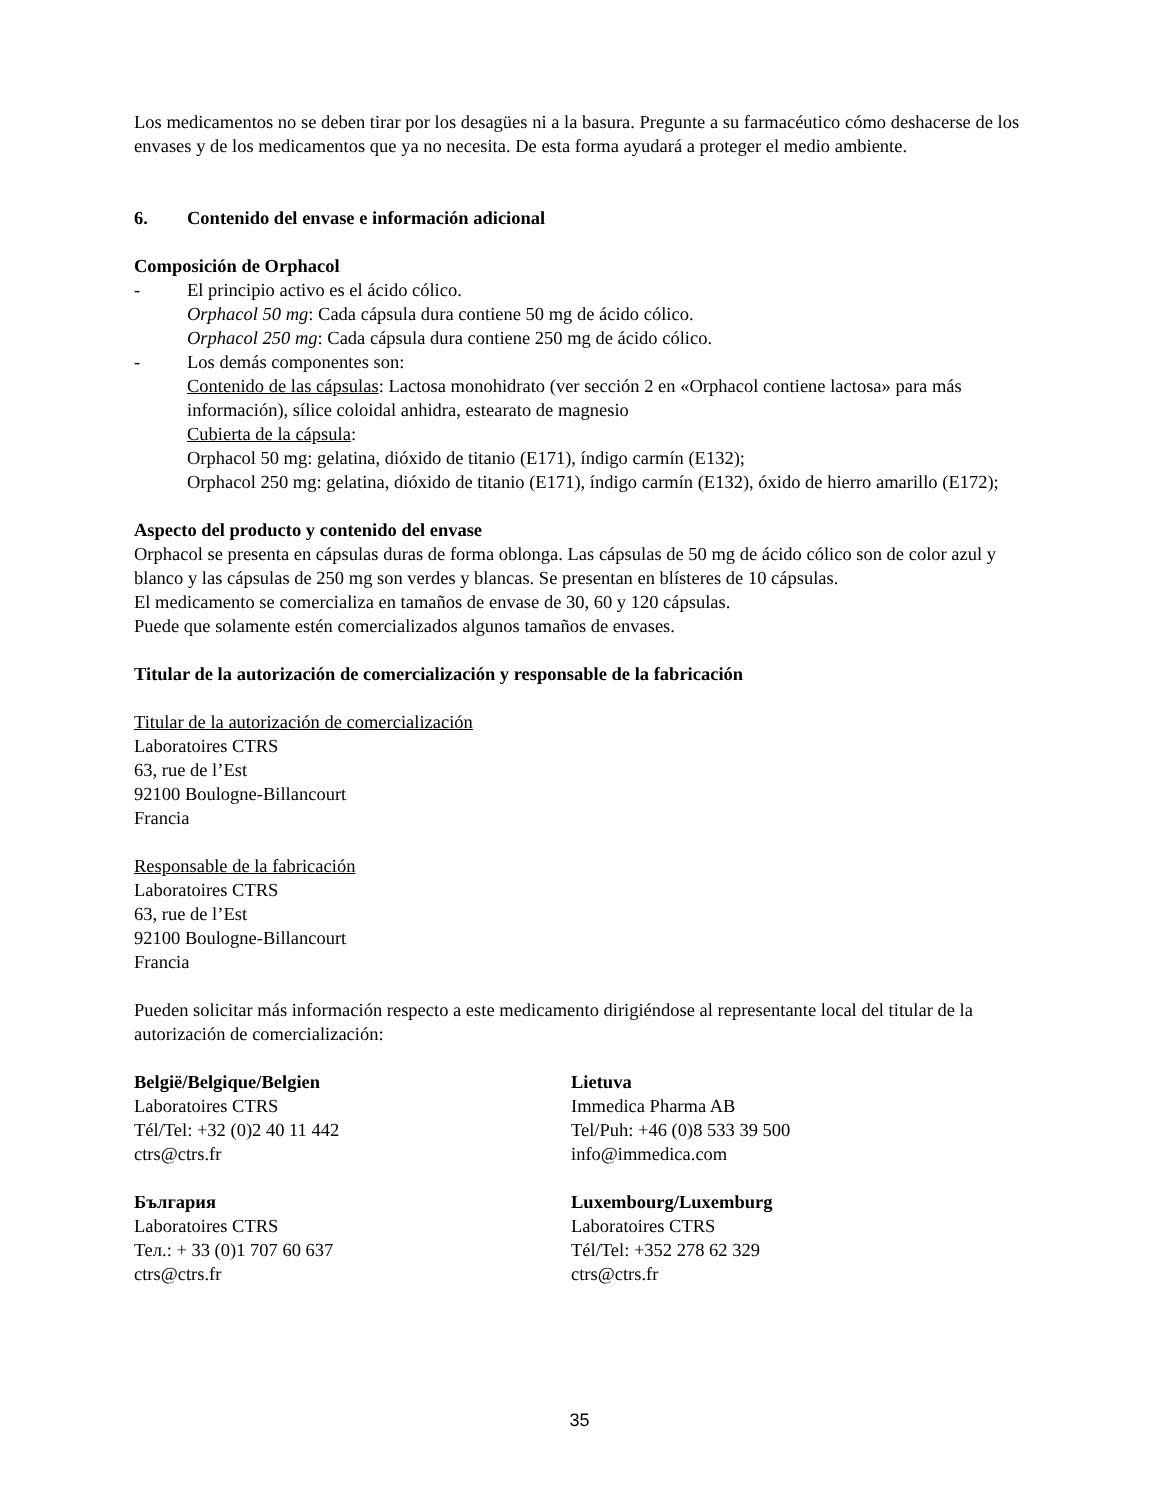Los medicamentos no se deben tirar por los desagües ni a la basura. Pregunte a su farmacéutico cómo deshacerse de los envases y de los medicamentos que ya no necesita. De esta forma ayudará a proteger el medio ambiente.
6. Contenido del envase e información adicional
Composición de Orphacol
- El principio activo es el ácido cólico.
Orphacol 50 mg: Cada cápsula dura contiene 50 mg de ácido cólico.
Orphacol 250 mg: Cada cápsula dura contiene 250 mg de ácido cólico.
- Los demás componentes son:
Contenido de las cápsulas: Lactosa monohidrato (ver sección 2 en «Orphacol contiene lactosa» para más información), sílice coloidal anhidra, estearato de magnesio
Cubierta de la cápsula:
Orphacol 50 mg: gelatina, dióxido de titanio (E171), índigo carmín (E132);
Orphacol 250 mg: gelatina, dióxido de titanio (E171), índigo carmín (E132), óxido de hierro amarillo (E172);
Aspecto del producto y contenido del envase
Orphacol se presenta en cápsulas duras de forma oblonga. Las cápsulas de 50 mg de ácido cólico son de color azul y blanco y las cápsulas de 250 mg son verdes y blancas. Se presentan en blísteres de 10 cápsulas.
El medicamento se comercializa en tamaños de envase de 30, 60 y 120 cápsulas.
Puede que solamente estén comercializados algunos tamaños de envases.
Titular de la autorización de comercialización y responsable de la fabricación
Titular de la autorización de comercialización
Laboratoires CTRS
63, rue de l’Est
92100 Boulogne-Billancourt
Francia
Responsable de la fabricación
Laboratoires CTRS
63, rue de l’Est
92100 Boulogne-Billancourt
Francia
Pueden solicitar más información respecto a este medicamento dirigiéndose al representante local del titular de la autorización de comercialización:
België/Belgique/Belgien
Laboratoires CTRS
Tél/Tel: +32 (0)2 40 11 442
ctrs@ctrs.fr
Lietuva
Immedica Pharma AB
Tel/Puh: +46 (0)8 533 39 500
info@immedica.com
България
Laboratoires CTRS
Тел.: + 33 (0)1 707 60 637
ctrs@ctrs.fr
Luxembourg/Luxemburg
Laboratoires CTRS
Tél/Tel: +352 278 62 329
ctrs@ctrs.fr
35